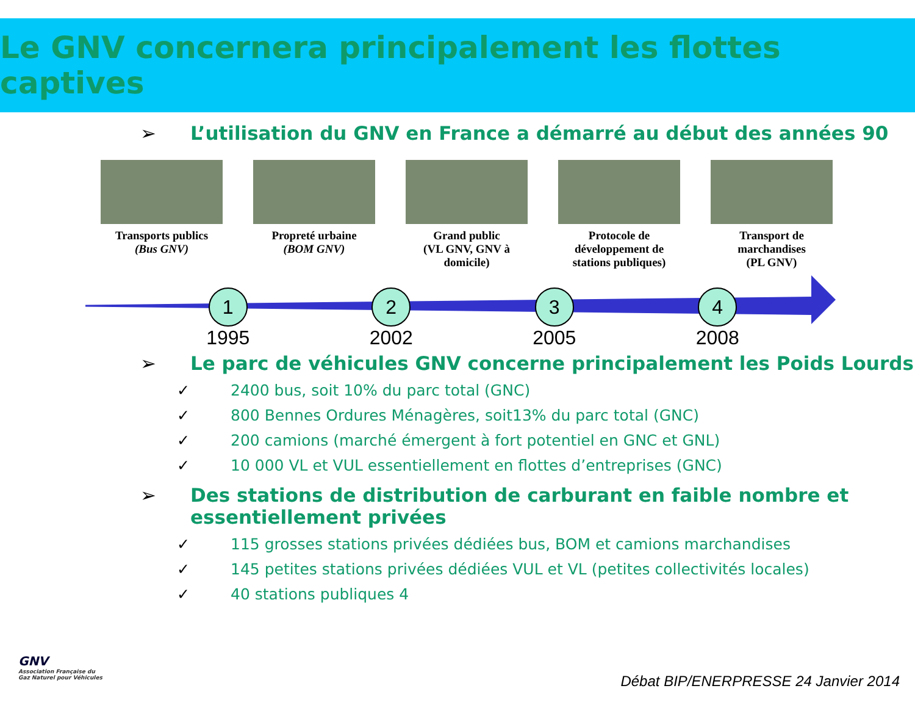Le GNV concernera principalement les flottes captives
➢ L’utilisation du GNV en France a démarré au début des années 90
Transports publics
(Bus GNV)
Propreté urbaine
(BOM GNV)
Grand public
(VL GNV, GNV à domicile)
Protocole de développement de stations publiques)
Transport de marchandises
(PL GNV)
1
1995
2
2002
3
2005
4
2008
➢ Le parc de véhicules GNV concerne principalement les Poids Lourds
✓ 2400 bus, soit 10% du parc total (GNC)
✓ 800 Bennes Ordures Ménagères, soit13% du parc total (GNC)
✓ 200 camions (marché émergent à fort potentiel en GNC et GNL)
✓ 10 000 VL et VUL essentiellement en flottes d’entreprises (GNC)
➢ Des stations de distribution de carburant en faible nombre et
essentiellement privées
✓ 115 grosses stations privées dédiées bus, BOM et camions marchandises
✓ 145 petites stations privées dédiées VUL et VL (petites collectivités locales)
✓ 40 stations publiques 4
GNV
Association Française du
Gaz Naturel pour Véhicules
Débat BIP/ENERPRESSE 24 Janvier 2014